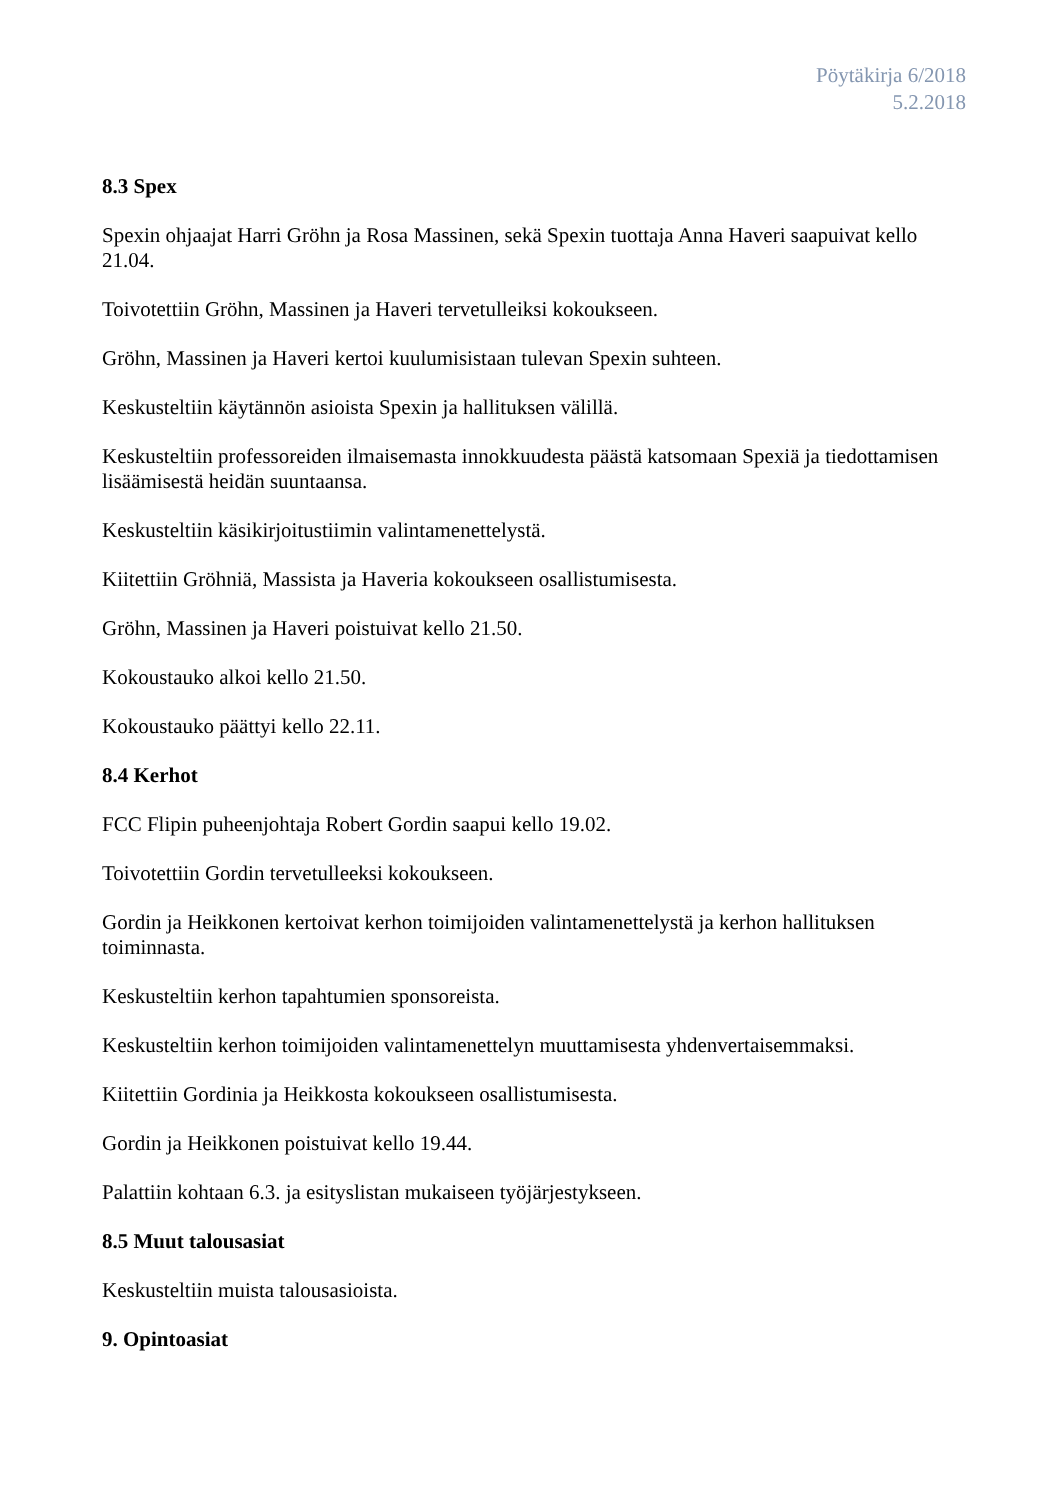Pöytäkirja 6/2018
5.2.2018
8.3 Spex
Spexin ohjaajat Harri Gröhn ja Rosa Massinen, sekä Spexin tuottaja Anna Haveri saapuivat kello 21.04.
Toivotettiin Gröhn, Massinen ja Haveri tervetulleiksi kokoukseen.
Gröhn, Massinen ja Haveri kertoi kuulumisistaan tulevan Spexin suhteen.
Keskusteltiin käytännön asioista Spexin ja hallituksen välillä.
Keskusteltiin professoreiden ilmaisemasta innokkuudesta päästä katsomaan Spexiä ja tiedottamisen lisäämisestä heidän suuntaansa.
Keskusteltiin käsikirjoitustiimin valintamenettelystä.
Kiitettiin Gröhniä, Massista ja Haveria kokoukseen osallistumisesta.
Gröhn, Massinen ja Haveri poistuivat kello 21.50.
Kokoustauko alkoi kello 21.50.
Kokoustauko päättyi kello 22.11.
8.4 Kerhot
FCC Flipin puheenjohtaja Robert Gordin saapui kello 19.02.
Toivotettiin Gordin tervetulleeksi kokoukseen.
Gordin ja Heikkonen kertoivat kerhon toimijoiden valintamenettelystä ja kerhon hallituksen toiminnasta.
Keskusteltiin kerhon tapahtumien sponsoreista.
Keskusteltiin kerhon toimijoiden valintamenettelyn muuttamisesta yhdenvertaisemmaksi.
Kiitettiin Gordinia ja Heikkosta kokoukseen osallistumisesta.
Gordin ja Heikkonen poistuivat kello 19.44.
Palattiin kohtaan 6.3. ja esityslistan mukaiseen työjärjestykseen.
8.5 Muut talousasiat
Keskusteltiin muista talousasioista.
9. Opintoasiat